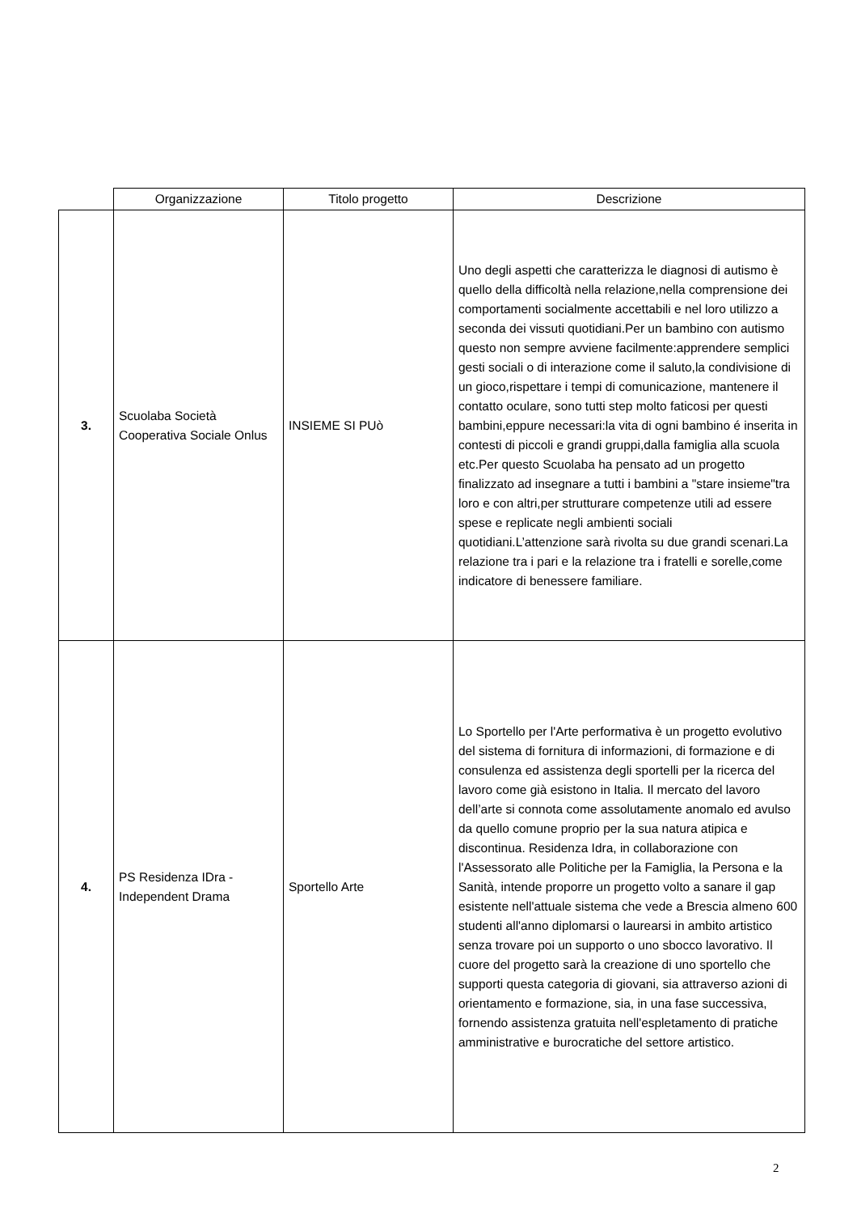| | Organizzazione | Titolo progetto | Descrizione |
| --- | --- | --- | --- |
| 3. | Scuolaba Società Cooperativa Sociale Onlus | INSIEME SI PUò | Uno degli aspetti che caratterizza le diagnosi di autismo è quello della difficoltà nella relazione,nella comprensione dei comportamenti socialmente accettabili e nel loro utilizzo a seconda dei vissuti quotidiani.Per un bambino con autismo questo non sempre avviene facilmente:apprendere semplici gesti sociali o di interazione come il saluto,la condivisione di un gioco,rispettare i tempi di comunicazione, mantenere il contatto oculare, sono tutti step molto faticosi per questi bambini,eppure necessari:la vita di ogni bambino é inserita in contesti di piccoli e grandi gruppi,dalla famiglia alla scuola etc.Per questo Scuolaba ha pensato ad un progetto finalizzato ad insegnare a tutti i bambini a "stare insieme"tra loro e con altri,per strutturare competenze utili ad essere spese e replicate negli ambienti sociali quotidiani.L’attenzione sarà rivolta su due grandi scenari.La relazione tra i pari e la relazione tra i fratelli e sorelle,come indicatore di benessere familiare. |
| 4. | PS Residenza IDra - Independent Drama | Sportello Arte | Lo Sportello per l'Arte performativa è un progetto evolutivo del sistema di fornitura di informazioni, di formazione e di consulenza ed assistenza degli sportelli per la ricerca del lavoro come già esistono in Italia. Il mercato del lavoro dell’arte si connota come assolutamente anomalo ed avulso da quello comune proprio per la sua natura atipica e discontinua. Residenza Idra, in collaborazione con l'Assessorato alle Politiche per la Famiglia, la Persona e la Sanità, intende proporre un progetto volto a sanare il gap esistente nell'attuale sistema che vede a Brescia almeno 600 studenti all'anno diplomarsi o laurearsi in ambito artistico senza trovare poi un supporto o uno sbocco lavorativo. Il cuore del progetto sarà la creazione di uno sportello che supporti questa categoria di giovani, sia attraverso azioni di orientamento e formazione, sia, in una fase successiva, fornendo assistenza gratuita nell'espletamento di pratiche amministrative e burocratiche del settore artistico. |
2